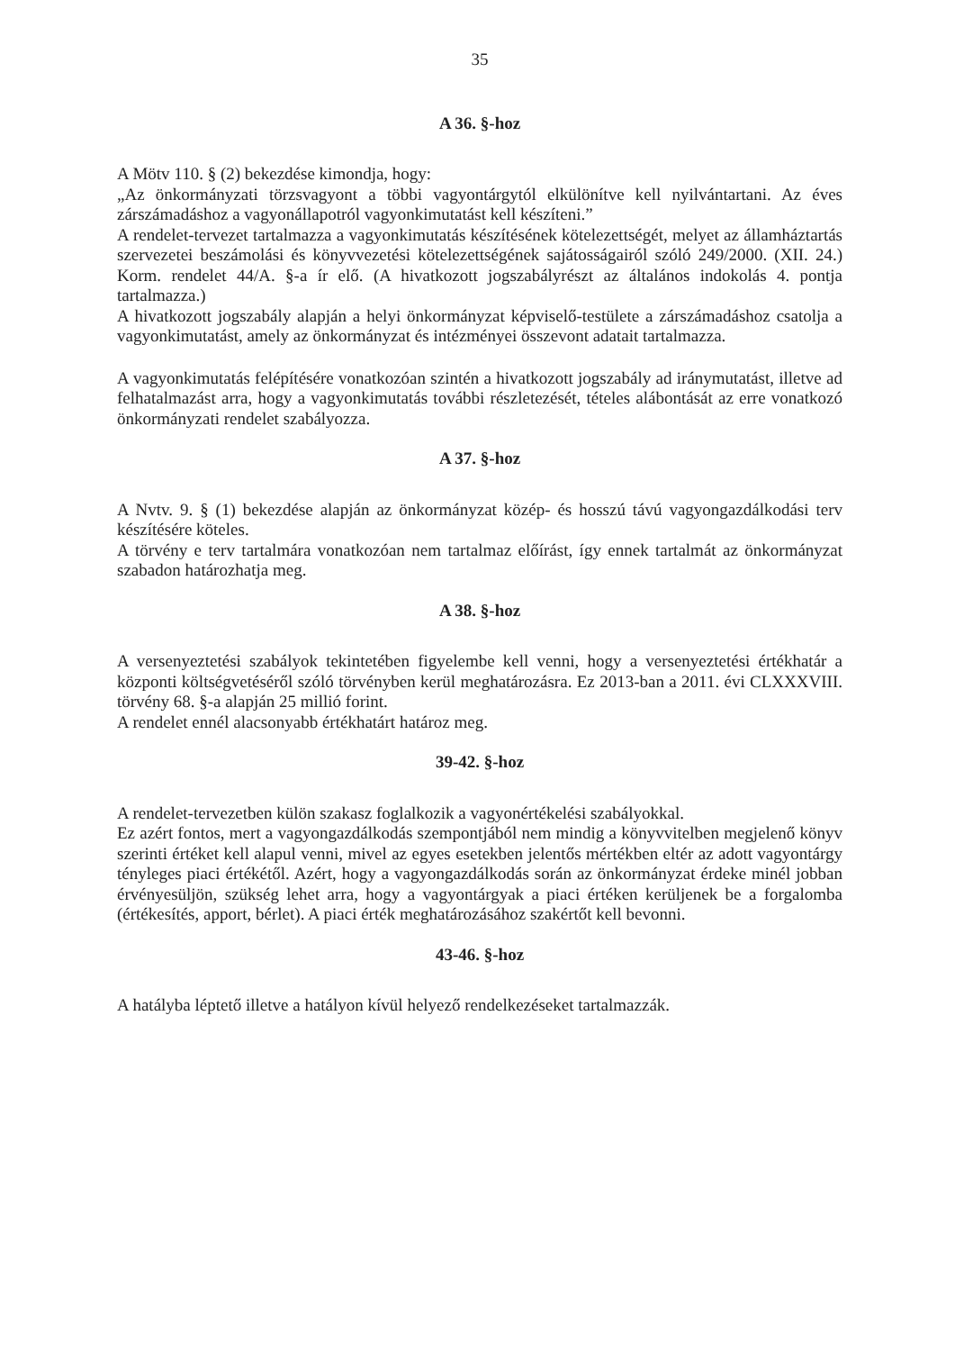35
A 36. §-hoz
A Mötv 110. § (2) bekezdése kimondja, hogy:
„Az önkormányzati törzsvagyont a többi vagyontárgytól elkülönítve kell nyilvántartani. Az éves zárszámadáshoz a vagyonállapotról vagyonkimutatást kell készíteni.”
A rendelet-tervezet tartalmazza a vagyonkimutatás készítésének kötelezettségét, melyet az államháztartás szervezetei beszámolási és könyvvezetési kötelezettségének sajátosságairól szóló 249/2000. (XII. 24.) Korm. rendelet 44/A. §-a ír elő. (A hivatkozott jogszabályrészt az általános indokolás 4. pontja tartalmazza.)
A hivatkozott jogszabály alapján a helyi önkormányzat képviselő-testülete a zárszámadáshoz csatolja a vagyonkimutatást, amely az önkormányzat és intézményei összevont adatait tartalmazza.
A vagyonkimutatás felépítésére vonatkozóan szintén a hivatkozott jogszabály ad iránymutatást, illetve ad felhatalmazást arra, hogy a vagyonkimutatás további részletezését, tételes alábontását az erre vonatkozó önkormányzati rendelet szabályozza.
A 37. §-hoz
A Nvtv. 9. § (1) bekezdése alapján az önkormányzat közép- és hosszú távú vagyongazdálkodási terv készítésére köteles.
A törvény e terv tartalmára vonatkozóan nem tartalmaz előírást, így ennek tartalmát az önkormányzat szabadon határozhatja meg.
A 38. §-hoz
A versenyeztetési szabályok tekintetében figyelembe kell venni, hogy a versenyeztetési értékhatár a központi költségvetéséről szóló törvényben kerül meghatározásra. Ez 2013-ban a 2011. évi CLXXXVIII. törvény 68. §-a alapján 25 millió forint.
A rendelet ennél alacsonyabb értékhatárt határoz meg.
39-42. §-hoz
A rendelet-tervezetben külön szakasz foglalkozik a vagyonértékelési szabályokkal.
Ez azért fontos, mert a vagyongazdálkodás szempontjából nem mindig a könyvvitelben megjelenő könyv szerinti értéket kell alapul venni, mivel az egyes esetekben jelentős mértékben eltér az adott vagyontárgy tényleges piaci értékétől. Azért, hogy a vagyongazdálkodás során az önkormányzat érdeke minél jobban érvényesüljön, szükség lehet arra, hogy a vagyontárgyak a piaci értéken kerüljenek be a forgalomba (értékesítés, apport, bérlet). A piaci érték meghatározásához szakértőt kell bevonni.
43-46. §-hoz
A hatályba léptető illetve a hatályon kívül helyező rendelkezéseket tartalmazzák.